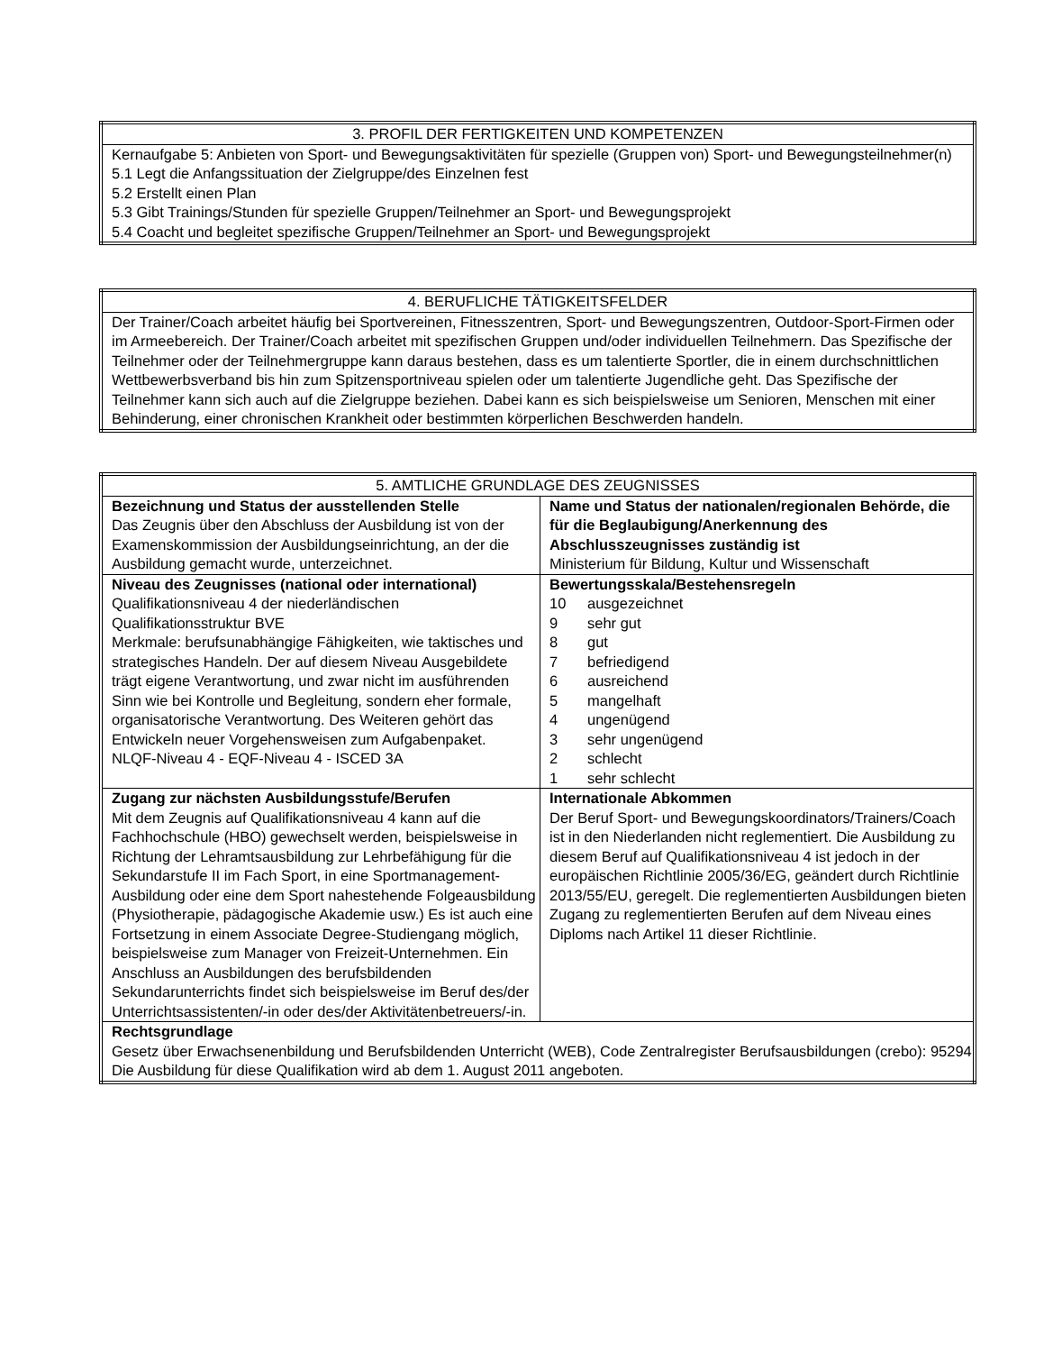| 3. PROFIL DER FERTIGKEITEN UND KOMPETENZEN |
| --- |
| Kernaufgabe 5: Anbieten von Sport- und Bewegungsaktivitäten für spezielle (Gruppen von) Sport- und Bewegungsteilnehmer(n) 5.1 Legt die Anfangssituation der Zielgruppe/des Einzelnen fest 5.2 Erstellt einen Plan 5.3 Gibt Trainings/Stunden für spezielle Gruppen/Teilnehmer an Sport- und Bewegungsprojekt 5.4 Coacht und begleitet spezifische Gruppen/Teilnehmer an Sport- und Bewegungsprojekt |
| 4. BERUFLICHE TÄTIGKEITSFELDER |
| --- |
| Der Trainer/Coach arbeitet häufig bei Sportvereinen, Fitnesszentren, Sport- und Bewegungszentren, Outdoor-Sport-Firmen oder im Armeebereich. Der Trainer/Coach arbeitet mit spezifischen Gruppen und/oder individuellen Teilnehmern. Das Spezifische der Teilnehmer oder der Teilnehmergruppe kann daraus bestehen, dass es um talentierte Sportler, die in einem durchschnittlichen Wettbewerbsverband bis hin zum Spitzensportniveau spielen oder um talentierte Jugendliche geht. Das Spezifische der Teilnehmer kann sich auch auf die Zielgruppe beziehen. Dabei kann es sich beispielsweise um Senioren, Menschen mit einer Behinderung, einer chronischen Krankheit oder bestimmten körperlichen Beschwerden handeln. |
| 5. AMTLICHE GRUNDLAGE DES ZEUGNISSES | |
| --- | --- |
| Bezeichnung und Status der ausstellenden Stelle Das Zeugnis über den Abschluss der Ausbildung ist von der Examenskommission der Ausbildungseinrichtung, an der die Ausbildung gemacht wurde, unterzeichnet. | Name und Status der nationalen/regionalen Behörde, die für die Beglaubigung/Anerkennung des Abschlusszeugnisses zuständig ist Ministerium für Bildung, Kultur und Wissenschaft |
| Niveau des Zeugnisses (national oder international) Qualifikationsniveau 4 der niederländischen Qualifikationsstruktur BVE Merkmale: berufsunabhängige Fähigkeiten, wie taktisches und strategisches Handeln. Der auf diesem Niveau Ausgebildete trägt eigene Verantwortung, und zwar nicht im ausführenden Sinn wie bei Kontrolle und Begleitung, sondern eher formale, organisatorische Verantwortung. Des Weiteren gehört das Entwickeln neuer Vorgehensweisen zum Aufgabenpaket. NLQF-Niveau 4 - EQF-Niveau 4 - ISCED 3A | Bewertungsskala/Bestehensregeln 10 ausgezeichnet 9 sehr gut 8 gut 7 befriedigend 6 ausreichend 5 mangelhaft 4 ungenügend 3 sehr ungenügend 2 schlecht 1 sehr schlecht |
| Zugang zur nächsten Ausbildungsstufe/Berufen Mit dem Zeugnis auf Qualifikationsniveau 4 kann auf die Fachhochschule (HBO) gewechselt werden, beispielsweise in Richtung der Lehramtsausbildung zur Lehrbefähigung für die Sekundarstufe II im Fach Sport, in eine Sportmanagement-Ausbildung oder eine dem Sport nahestehende Folgeausbildung (Physiotherapie, pädagogische Akademie usw.) Es ist auch eine Fortsetzung in einem Associate Degree-Studiengang möglich, beispielsweise zum Manager von Freizeit-Unternehmen. Ein Anschluss an Ausbildungen des berufsbildenden Sekundarunterrichts findet sich beispielsweise im Beruf des/der Unterrichtsassistenten/-in oder des/der Aktivitätenbetreuers/-in. | Internationale Abkommen Der Beruf Sport- und Bewegungskoordinators/Trainers/Coach ist in den Niederlanden nicht reglementiert. Die Ausbildung zu diesem Beruf auf Qualifikationsniveau 4 ist jedoch in der europäischen Richtlinie 2005/36/EG, geändert durch Richtlinie 2013/55/EU, geregelt. Die reglementierten Ausbildungen bieten Zugang zu reglementierten Berufen auf dem Niveau eines Diploms nach Artikel 11 dieser Richtlinie. |
| Rechtsgrundlage Gesetz über Erwachsenenbildung und Berufsbildenden Unterricht (WEB), Code Zentralregister Berufsausbildungen (crebo): 95294 Die Ausbildung für diese Qualifikation wird ab dem 1. August 2011 angeboten. | |